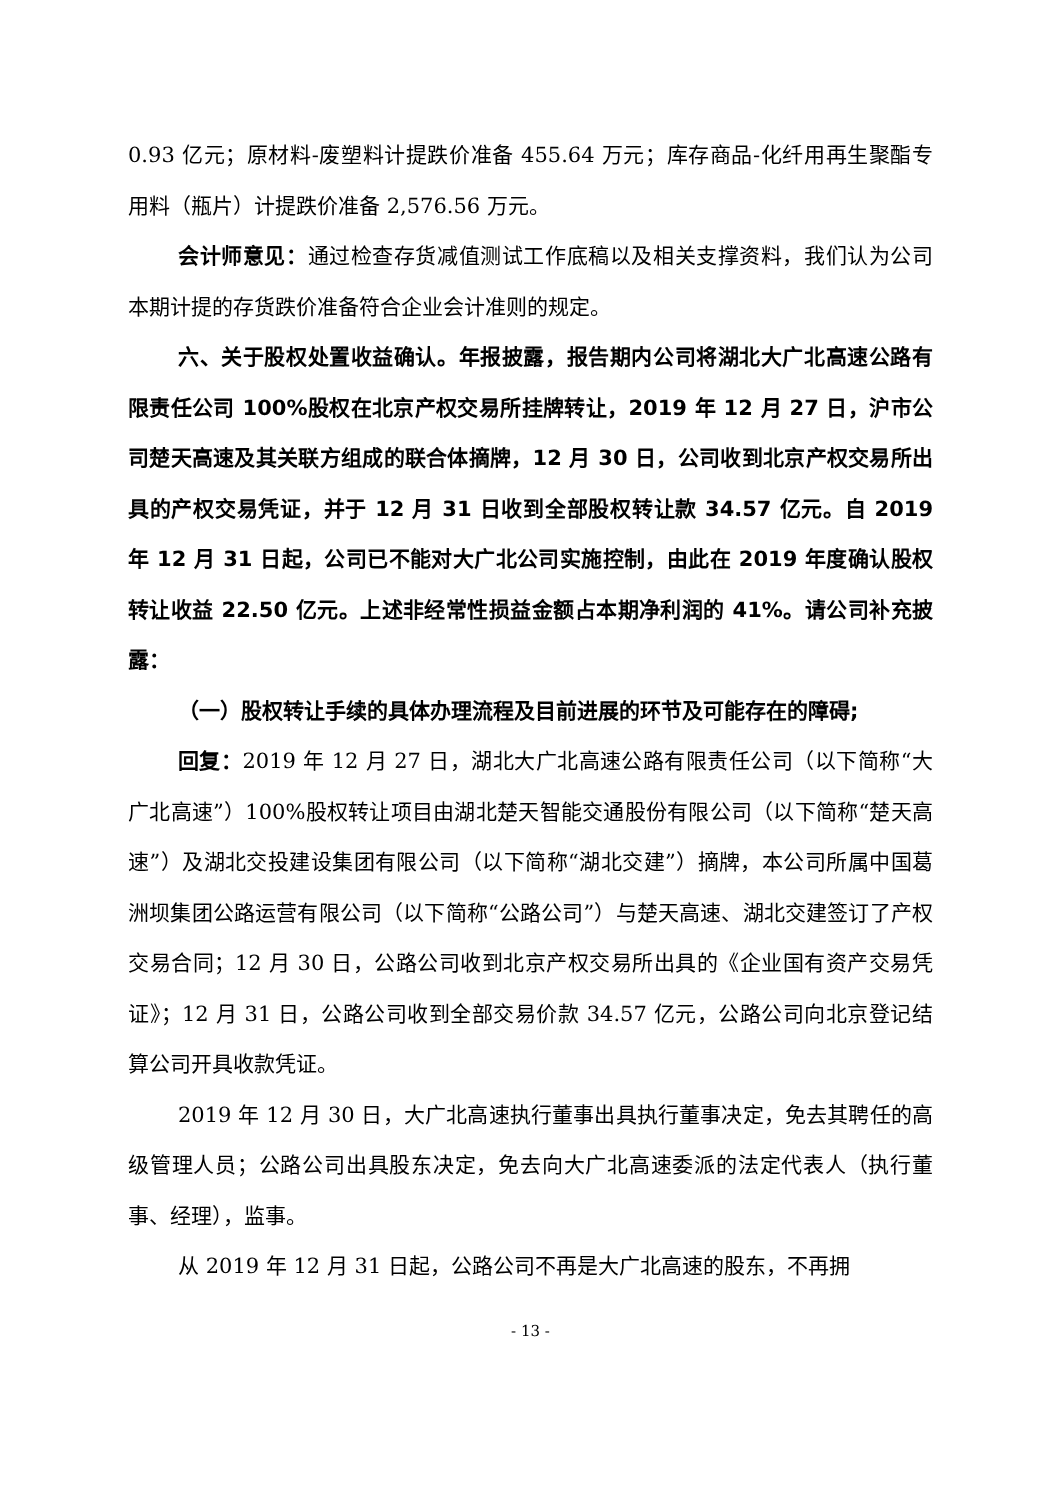0.93 亿元；原材料-废塑料计提跌价准备 455.64 万元；库存商品-化纤用再生聚酯专用料（瓶片）计提跌价准备 2,576.56 万元。
会计师意见：通过检查存货减值测试工作底稿以及相关支撑资料，我们认为公司本期计提的存货跌价准备符合企业会计准则的规定。
六、关于股权处置收益确认。年报披露，报告期内公司将湖北大广北高速公路有限责任公司 100%股权在北京产权交易所挂牌转让，2019 年 12 月 27 日，沪市公司楚天高速及其关联方组成的联合体摘牌，12 月 30 日，公司收到北京产权交易所出具的产权交易凭证，并于 12 月 31 日收到全部股权转让款 34.57 亿元。自 2019 年 12 月 31 日起，公司已不能对大广北公司实施控制，由此在 2019 年度确认股权转让收益 22.50 亿元。上述非经常性损益金额占本期净利润的 41%。请公司补充披露：
（一）股权转让手续的具体办理流程及目前进展的环节及可能存在的障碍;
回复：2019 年 12 月 27 日，湖北大广北高速公路有限责任公司（以下简称“大广北高速”）100%股权转让项目由湖北楚天智能交通股份有限公司（以下简称“楚天高速”）及湖北交投建设集团有限公司（以下简称“湖北交建”）摘牌，本公司所属中国葛洲坝集团公路运营有限公司（以下简称“公路公司”）与楚天高速、湖北交建签订了产权交易合同；12 月 30 日，公路公司收到北京产权交易所出具的《企业国有资产交易凭证》；12 月 31 日，公路公司收到全部交易价款 34.57 亿元，公路公司向北京登记结算公司开具收款凭证。
2019 年 12 月 30 日，大广北高速执行董事出具执行董事决定，免去其聘任的高级管理人员；公路公司出具股东决定，免去向大广北高速委派的法定代表人（执行董事、经理），监事。
从 2019 年 12 月 31 日起，公路公司不再是大广北高速的股东，不再拥
- 13 -